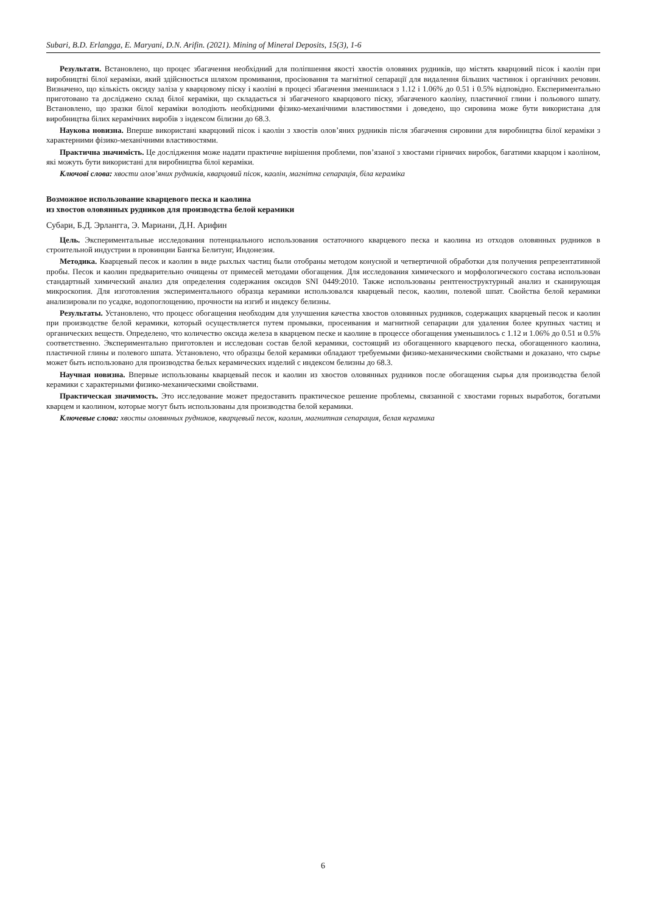Subari, B.D. Erlangga, E. Maryani, D.N. Arifin. (2021). Mining of Mineral Deposits, 15(3), 1-6
Результати. Встановлено, що процес збагачення необхідний для поліпшення якості хвостів оловяних рудників, що містять кварцовий пісок і каолін при виробництві білої кераміки, який здійснюється шляхом промивання, просіювання та магнітної сепарації для видалення більших частинок і органічних речовин. Визначено, що кількість оксиду заліза у кварцовому піску і каоліні в процесі збагачення зменшилася з 1.12 і 1.06% до 0.51 і 0.5% відповідно. Експериментально приготовано та досліджено склад білої кераміки, що складається зі збагаченого кварцового піску, збагаченого каоліну, пластичної глини і польового шпату. Встановлено, що зразки білої кераміки володіють необхідними фізико-механічними властивостями і доведено, що сировина може бути використана для виробництва білих керамічних виробів з індексом білизни до 68.3.
Наукова новизна. Вперше використані кварцовий пісок і каолін з хвостів олов’яних рудників після збагачення сировини для виробництва білої кераміки з характерними фізико-механічними властивостями.
Практична значимість. Це дослідження може надати практичне вирішення проблеми, пов’язаної з хвостами гірничих виробок, багатими кварцом і каоліном, які можуть бути використані для виробництва білої кераміки.
Ключові слова: хвости олов’яних рудників, кварцовий пісок, каолін, магнітна сепарація, біла кераміка
Возможное использование кварцевого песка и каолина
из хвостов оловянных рудников для производства белой керамики
Субари, Б.Д. Эрлангга, Э. Мариани, Д.Н. Арифин
Цель. Экспериментальные исследования потенциального использования остаточного кварцевого песка и каолина из отходов оловянных рудников в строительной индустрии в провинции Бангка Белитунг, Индонезия.
Методика. Кварцевый песок и каолин в виде рыхлых частиц были отобраны методом конусной и четвертичной обработки для получения репрезентативной пробы. Песок и каолин предварительно очищены от примесей методами обогащения. Для исследования химического и морфологического состава использован стандартный химический анализ для определения содержания оксидов SNI 0449:2010. Также использованы рентгеноструктурный анализ и сканирующая микроскопия. Для изготовления экспериментального образца керамики использовался кварцевый песок, каолин, полевой шпат. Свойства белой керамики анализировали по усадке, водопоглощению, прочности на изгиб и индексу белизны.
Результаты. Установлено, что процесс обогащения необходим для улучшения качества хвостов оловянных рудников, содержащих кварцевый песок и каолин при производстве белой керамики, который осуществляется путем промывки, просеивания и магнитной сепарации для удаления более крупных частиц и органических веществ. Определено, что количество оксида железа в кварцевом песке и каолине в процессе обогащения уменьшилось с 1.12 и 1.06% до 0.51 и 0.5% соответственно. Экспериментально приготовлен и исследован состав белой керамики, состоящий из обогащенного кварцевого песка, обогащенного каолина, пластичной глины и полевого шпата. Установлено, что образцы белой керамики обладают требуемыми физико-механическими свойствами и доказано, что сырье может быть использовано для производства белых керамических изделий с индексом белизны до 68.3.
Научная новизна. Впервые использованы кварцевый песок и каолин из хвостов оловянных рудников после обогащения сырья для производства белой керамики с характерными физико-механическими свойствами.
Практическая значимость. Это исследование может предоставить практическое решение проблемы, связанной с хвостами горных выработок, богатыми кварцем и каолином, которые могут быть использованы для производства белой керамики.
Ключевые слова: хвосты оловянных рудников, кварцевый песок, каолин, магнитная сепарация, белая керамика
6